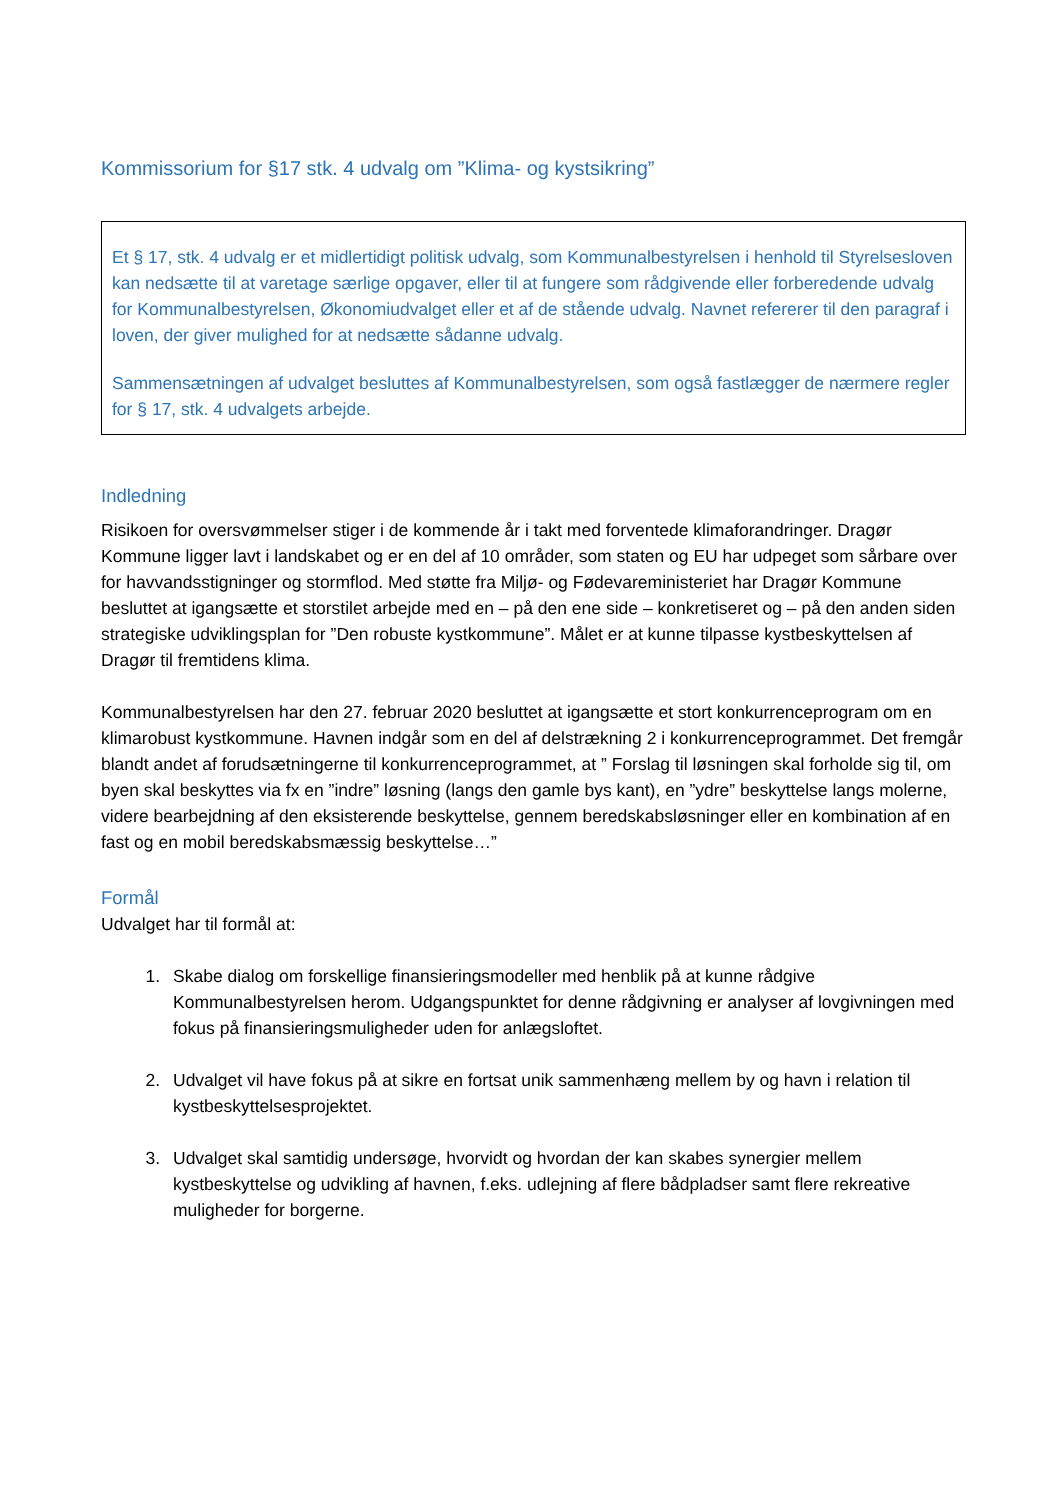Kommissorium for §17 stk. 4 udvalg om ”Klima- og kystsikring”
Et § 17, stk. 4 udvalg er et midlertidigt politisk udvalg, som Kommunalbestyrelsen i henhold til Styrelsesloven kan nedsætte til at varetage særlige opgaver, eller til at fungere som rådgivende eller forberedende udvalg for Kommunalbestyrelsen, Økonomiudvalget eller et af de stående udvalg. Navnet refererer til den paragraf i loven, der giver mulighed for at nedsætte sådanne udvalg.
Sammensætningen af udvalget besluttes af Kommunalbestyrelsen, som også fastlægger de nærmere regler for § 17, stk. 4 udvalgets arbejde.
Indledning
Risikoen for oversvømmelser stiger i de kommende år i takt med forventede klimaforandringer. Dragør Kommune ligger lavt i landskabet og er en del af 10 områder, som staten og EU har udpeget som sårbare over for havvandsstigninger og stormflod. Med støtte fra Miljø- og Fødevareministeriet har Dragør Kommune besluttet at igangsætte et storstilet arbejde med en – på den ene side – konkretiseret og – på den anden siden strategiske udviklingsplan for ”Den robuste kystkommune”. Målet er at kunne tilpasse kystbeskyttelsen af Dragør til fremtidens klima.
Kommunalbestyrelsen har den 27. februar 2020 besluttet at igangsætte et stort konkurrenceprogram om en klimarobust kystkommune. Havnen indgår som en del af delstrækning 2 i konkurrenceprogrammet. Det fremgår blandt andet af forudsætningerne til konkurrenceprogrammet, at ” Forslag til løsningen skal forholde sig til, om byen skal beskyttes via fx en ”indre” løsning (langs den gamle bys kant), en ”ydre” beskyttelse langs molerne, videre bearbejdning af den eksisterende beskyttelse, gennem beredskabsløsninger eller en kombination af en fast og en mobil beredskabsmæssig beskyttelse…”
Formål
Udvalget har til formål at:
1. Skabe dialog om forskellige finansieringsmodeller med henblik på at kunne rådgive Kommunalbestyrelsen herom. Udgangspunktet for denne rådgivning er analyser af lovgivningen med fokus på finansieringsmuligheder uden for anlægsloftet.
2. Udvalget vil have fokus på at sikre en fortsat unik sammenhæng mellem by og havn i relation til kystbeskyttelsesprojektet.
3. Udvalget skal samtidig undersøge, hvorvidt og hvordan der kan skabes synergier mellem kystbeskyttelse og udvikling af havnen, f.eks. udlejning af flere bådpladser samt flere rekreative muligheder for borgerne.